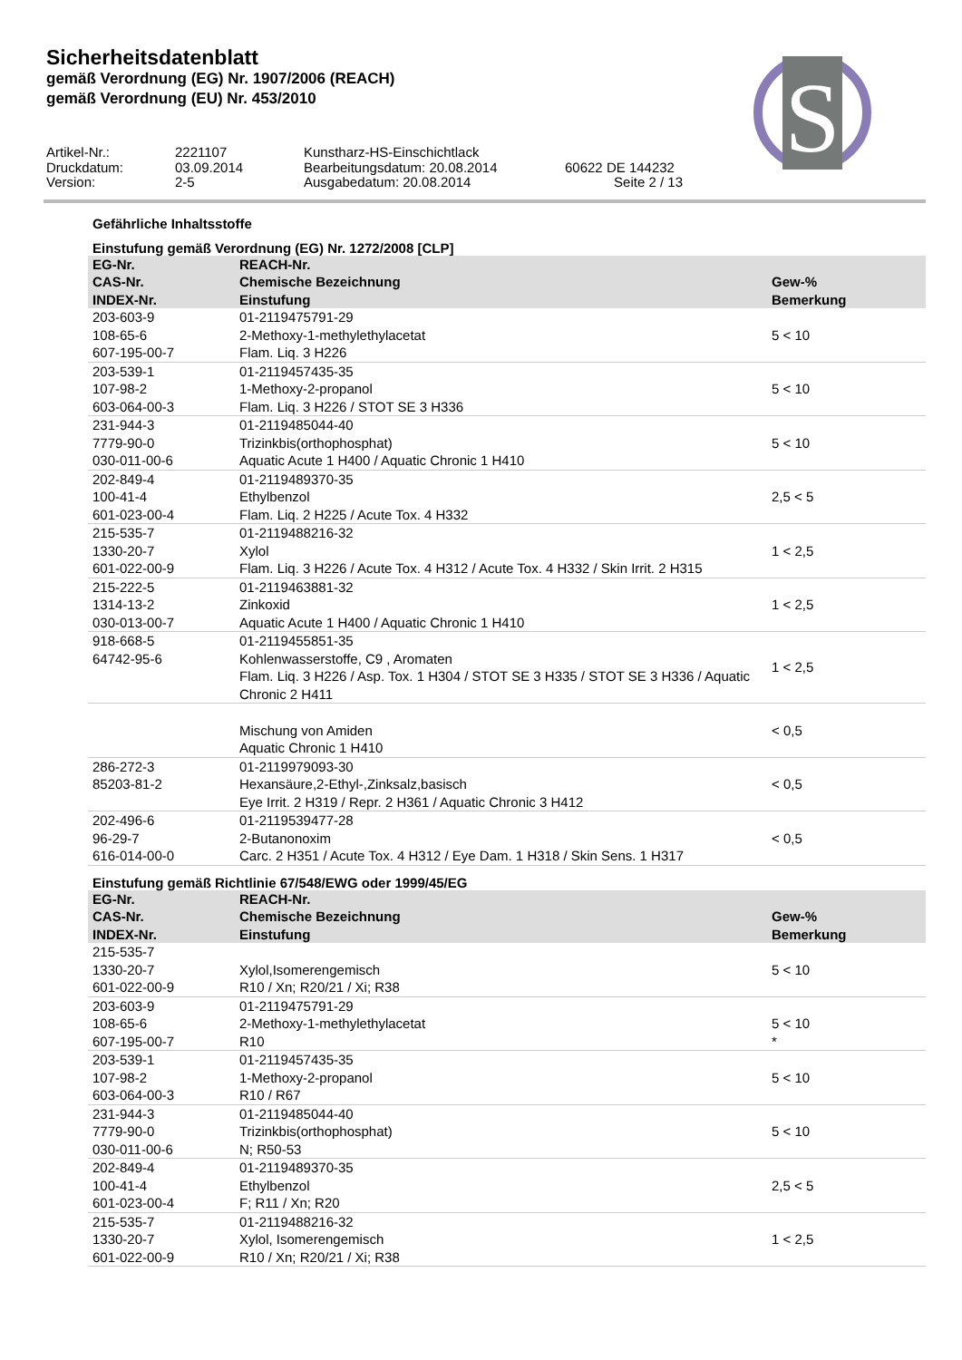Sicherheitsdatenblatt
gemäß Verordnung (EG) Nr. 1907/2006 (REACH)
gemäß Verordnung (EU) Nr. 453/2010
S
Artikel-Nr.:
2221107
Kunstharz-HS-Einschichtlack
Druckdatum:
03.09.2014
Bearbeitungsdatum: 20.08.2014
60622 DE 144232
Version:
2-5
Ausgabedatum: 20.08.2014
Seite 2 / 13
Gefährliche Inhaltsstoffe
Einstufung gemäß Verordnung (EG) Nr. 1272/2008 [CLP]
| EG-Nr. CAS-Nr. INDEX-Nr. | REACH-Nr. Chemische Bezeichnung Einstufung | Gew-% Bemerkung |
| --- | --- | --- |
| 203-603-9 108-65-6 607-195-00-7 | 01-2119475791-29 2-Methoxy-1-methylethylacetat Flam. Liq. 3 H226 | 5 < 10 |
| 203-539-1 107-98-2 603-064-00-3 | 01-2119457435-35 1-Methoxy-2-propanol Flam. Liq. 3 H226 / STOT SE 3 H336 | 5 < 10 |
| 231-944-3 7779-90-0 030-011-00-6 | 01-2119485044-40 Trizinkbis(orthophosphat) Aquatic Acute 1 H400 / Aquatic Chronic 1 H410 | 5 < 10 |
| 202-849-4 100-41-4 601-023-00-4 | 01-2119489370-35 Ethylbenzol Flam. Liq. 2 H225 / Acute Tox. 4 H332 | 2,5 < 5 |
| 215-535-7 1330-20-7 601-022-00-9 | 01-2119488216-32 Xylol Flam. Liq. 3 H226 / Acute Tox. 4 H312 / Acute Tox. 4 H332 / Skin Irrit. 2 H315 | 1 < 2,5 |
| 215-222-5 1314-13-2 030-013-00-7 | 01-2119463881-32 Zinkoxid Aquatic Acute 1 H400 / Aquatic Chronic 1 H410 | 1 < 2,5 |
| 918-668-5 64742-95-6 | 01-2119455851-35 Kohlenwasserstoffe, C9 , Aromaten Flam. Liq. 3 H226 / Asp. Tox. 1 H304 / STOT SE 3 H335 / STOT SE 3 H336 / Aquatic Chronic 2 H411 | 1 < 2,5 |
| | Mischung von Amiden Aquatic Chronic 1 H410 | < 0,5 |
| 286-272-3 85203-81-2 | 01-2119979093-30 Hexansäure,2-Ethyl-,Zinksalz,basisch Eye Irrit. 2 H319 / Repr. 2 H361 / Aquatic Chronic 3 H412 | < 0,5 |
| 202-496-6 96-29-7 616-014-00-0 | 01-2119539477-28 2-Butanonoxim Carc. 2 H351 / Acute Tox. 4 H312 / Eye Dam. 1 H318 / Skin Sens. 1 H317 | < 0,5 |
Einstufung gemäß Richtlinie 67/548/EWG oder 1999/45/EG
| EG-Nr. CAS-Nr. INDEX-Nr. | REACH-Nr. Chemische Bezeichnung Einstufung | Gew-% Bemerkung |
| --- | --- | --- |
| 215-535-7 1330-20-7 601-022-00-9 | Xylol,Isomerengemisch R10 / Xn; R20/21 / Xi; R38 | 5 < 10 |
| 203-603-9 108-65-6 607-195-00-7 | 01-2119475791-29 2-Methoxy-1-methylethylacetat R10 | 5 < 10 * |
| 203-539-1 107-98-2 603-064-00-3 | 01-2119457435-35 1-Methoxy-2-propanol R10 / R67 | 5 < 10 |
| 231-944-3 7779-90-0 030-011-00-6 | 01-2119485044-40 Trizinkbis(orthophosphat) N; R50-53 | 5 < 10 |
| 202-849-4 100-41-4 601-023-00-4 | 01-2119489370-35 Ethylbenzol F; R11 / Xn; R20 | 2,5 < 5 |
| 215-535-7 1330-20-7 601-022-00-9 | 01-2119488216-32 Xylol, Isomerengemisch R10 / Xn; R20/21 / Xi; R38 | 1 < 2,5 |